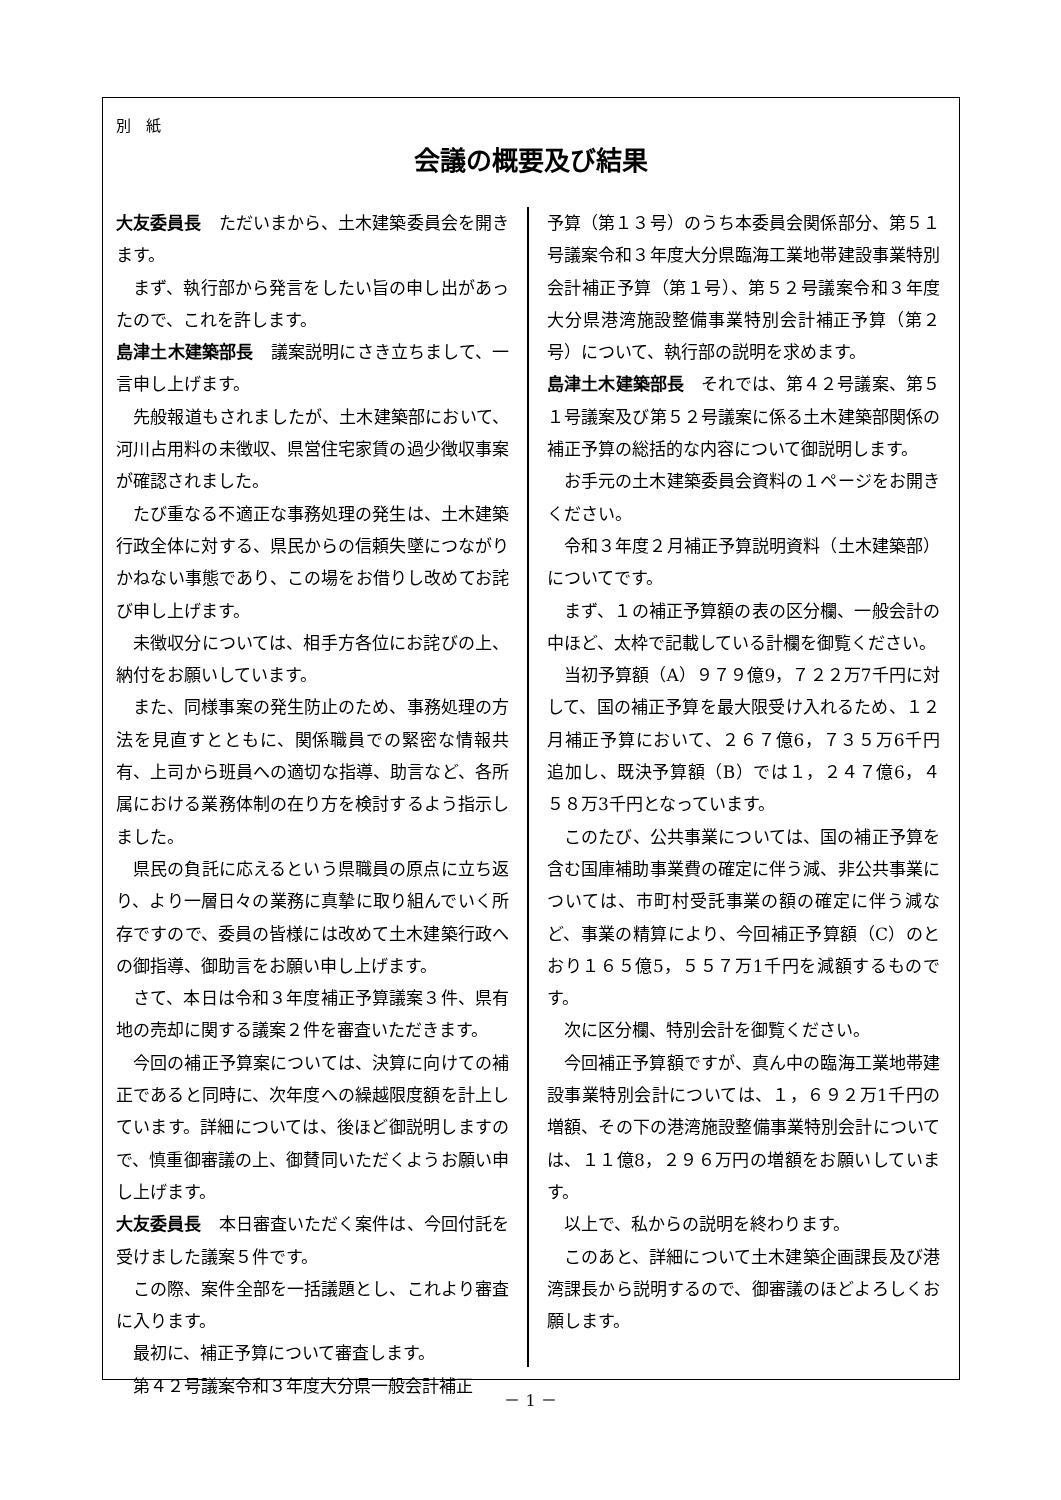別　紙
会議の概要及び結果
大友委員長　ただいまから、土木建築委員会を開きます。
まず、執行部から発言をしたい旨の申し出があったので、これを許します。
島津土木建築部長　議案説明にさき立ちまして、一言申し上げます。
先般報道もされましたが、土木建築部において、河川占用料の未徴収、県営住宅家賃の過少徴収事案が確認されました。
たび重なる不適正な事務処理の発生は、土木建築行政全体に対する、県民からの信頼失墜につながりかねない事態であり、この場をお借りし改めてお詫び申し上げます。
未徴収分については、相手方各位にお詫びの上、納付をお願いしています。
また、同様事案の発生防止のため、事務処理の方法を見直すとともに、関係職員での緊密な情報共有、上司から班員への適切な指導、助言など、各所属における業務体制の在り方を検討するよう指示しました。
県民の負託に応えるという県職員の原点に立ち返り、より一層日々の業務に真摯に取り組んでいく所存ですので、委員の皆様には改めて土木建築行政への御指導、御助言をお願い申し上げます。
さて、本日は令和３年度補正予算議案３件、県有地の売却に関する議案２件を審査いただきます。
今回の補正予算案については、決算に向けての補正であると同時に、次年度への繰越限度額を計上しています。詳細については、後ほど御説明しますので、慎重御審議の上、御賛同いただくようお願い申し上げます。
大友委員長　本日審査いただく案件は、今回付託を受けました議案５件です。
この際、案件全部を一括議題とし、これより審査に入ります。
最初に、補正予算について審査します。
第４２号議案令和３年度大分県一般会計補正
予算（第１３号）のうち本委員会関係部分、第５１号議案令和３年度大分県臨海工業地帯建設事業特別会計補正予算（第１号）、第５２号議案令和３年度大分県港湾施設整備事業特別会計補正予算（第２号）について、執行部の説明を求めます。
島津土木建築部長　それでは、第４２号議案、第５１号議案及び第５２号議案に係る土木建築部関係の補正予算の総括的な内容について御説明します。
お手元の土木建築委員会資料の１ページをお開きください。
令和３年度２月補正予算説明資料（土木建築部）についてです。
まず、１の補正予算額の表の区分欄、一般会計の中ほど、太枠で記載している計欄を御覧ください。
当初予算額（A）９７９億9，７２２万7千円に対して、国の補正予算を最大限受け入れるため、１２月補正予算において、２６７億6，７３５万6千円追加し、既決予算額（B）では１，２４７億6，４５８万3千円となっています。
このたび、公共事業については、国の補正予算を含む国庫補助事業費の確定に伴う減、非公共事業については、市町村受託事業の額の確定に伴う減など、事業の精算により、今回補正予算額（C）のとおり１６５億5，５５７万1千円を減額するものです。
次に区分欄、特別会計を御覧ください。
今回補正予算額ですが、真ん中の臨海工業地帯建設事業特別会計については、１，６９２万1千円の増額、その下の港湾施設整備事業特別会計については、１１億8，２９６万円の増額をお願いしています。
以上で、私からの説明を終わります。
このあと、詳細について土木建築企画課長及び港湾課長から説明するので、御審議のほどよろしくお願します。
－ 1 －